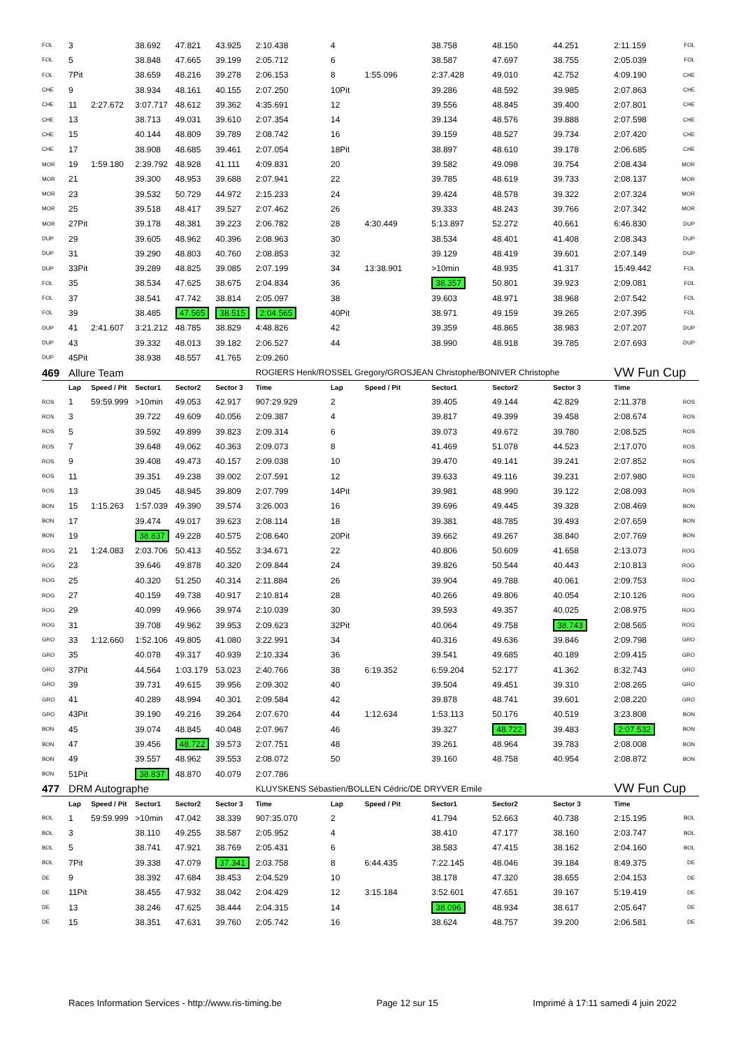| FOL | 3 | | 38.692 | 47.821 | 43.925 | 2:10.438 | 4 | | 38.758 | 48.150 | 44.251 | 2:11.159 | FOL |
| FOL | 5 | | 38.848 | 47.665 | 39.199 | 2:05.712 | 6 | | 38.587 | 47.697 | 38.755 | 2:05.039 | FOL |
| FOL | 7Pit | | 38.659 | 48.216 | 39.278 | 2:06.153 | 8 | 1:55.096 | 2:37.428 | 49.010 | 42.752 | 4:09.190 | CHE |
| CHE | 9 | | 38.934 | 48.161 | 40.155 | 2:07.250 | 10Pit | | 39.286 | 48.592 | 39.985 | 2:07.863 | CHE |
| CHE | 11 | 2:27.672 | 3:07.717 | 48.612 | 39.362 | 4:35.691 | 12 | | 39.556 | 48.845 | 39.400 | 2:07.801 | CHE |
| CHE | 13 | | 38.713 | 49.031 | 39.610 | 2:07.354 | 14 | | 39.134 | 48.576 | 39.888 | 2:07.598 | CHE |
| CHE | 15 | | 40.144 | 48.809 | 39.789 | 2:08.742 | 16 | | 39.159 | 48.527 | 39.734 | 2:07.420 | CHE |
| CHE | 17 | | 38.908 | 48.685 | 39.461 | 2:07.054 | 18Pit | | 38.897 | 48.610 | 39.178 | 2:06.685 | CHE |
| MOR | 19 | 1:59.180 | 2:39.792 | 48.928 | 41.111 | 4:09.831 | 20 | | 39.582 | 49.098 | 39.754 | 2:08.434 | MOR |
| MOR | 21 | | 39.300 | 48.953 | 39.688 | 2:07.941 | 22 | | 39.785 | 48.619 | 39.733 | 2:08.137 | MOR |
| MOR | 23 | | 39.532 | 50.729 | 44.972 | 2:15.233 | 24 | | 39.424 | 48.578 | 39.322 | 2:07.324 | MOR |
| MOR | 25 | | 39.518 | 48.417 | 39.527 | 2:07.462 | 26 | | 39.333 | 48.243 | 39.766 | 2:07.342 | MOR |
| MOR | 27Pit | | 39.178 | 48.381 | 39.223 | 2:06.782 | 28 | 4:30.449 | 5:13.897 | 52.272 | 40.661 | 6:46.830 | DUP |
| DUP | 29 | | 39.605 | 48.962 | 40.396 | 2:08.963 | 30 | | 38.534 | 48.401 | 41.408 | 2:08.343 | DUP |
| DUP | 31 | | 39.290 | 48.803 | 40.760 | 2:08.853 | 32 | | 39.129 | 48.419 | 39.601 | 2:07.149 | DUP |
| DUP | 33Pit | | 39.289 | 48.825 | 39.085 | 2:07.199 | 34 | 13:38.901 | >10min | 48.935 | 41.317 | 15:49.442 | FOL |
| FOL | 35 | | 38.534 | 47.625 | 38.675 | 2:04.834 | 36 | | 38.357 | 50.801 | 39.923 | 2:09.081 | FOL |
| FOL | 37 | | 38.541 | 47.742 | 38.814 | 2:05.097 | 38 | | 39.603 | 48.971 | 38.968 | 2:07.542 | FOL |
| FOL | 39 | | 38.485 | 47.565 | 38.515 | 2:04.565 | 40Pit | | 38.971 | 49.159 | 39.265 | 2:07.395 | FOL |
| DUP | 41 | 2:41.607 | 3:21.212 | 48.785 | 38.829 | 4:48.826 | 42 | | 39.359 | 48.865 | 38.983 | 2:07.207 | DUP |
| DUP | 43 | | 39.332 | 48.013 | 39.182 | 2:06.527 | 44 | | 38.990 | 48.918 | 39.785 | 2:07.693 | DUP |
| DUP | 45Pit | | 38.938 | 48.557 | 41.765 | 2:09.260 | | | | | | | |
| 469 | Allure Team | | | | | ROGIERS Henk/ROSSEL Gregory/GROSJEAN Christophe/BONIVER Christophe | | | | | | VW Fun Cup | |
| | Lap | Speed / Pit | Sector1 | Sector2 | Sector 3 | Time | Lap | Speed / Pit | Sector1 | Sector2 | Sector 3 | Time | |
| ROS | 1 | 59:59.999 | >10min | 49.053 | 42.917 | 907:29.929 | 2 | | 39.405 | 49.144 | 42.829 | 2:11.378 | ROS |
| ROS | 3 | | 39.722 | 49.609 | 40.056 | 2:09.387 | 4 | | 39.817 | 49.399 | 39.458 | 2:08.674 | ROS |
| ROS | 5 | | 39.592 | 49.899 | 39.823 | 2:09.314 | 6 | | 39.073 | 49.672 | 39.780 | 2:08.525 | ROS |
| ROS | 7 | | 39.648 | 49.062 | 40.363 | 2:09.073 | 8 | | 41.469 | 51.078 | 44.523 | 2:17.070 | ROS |
| ROS | 9 | | 39.408 | 49.473 | 40.157 | 2:09.038 | 10 | | 39.470 | 49.141 | 39.241 | 2:07.852 | ROS |
| ROS | 11 | | 39.351 | 49.238 | 39.002 | 2:07.591 | 12 | | 39.633 | 49.116 | 39.231 | 2:07.980 | ROS |
| ROS | 13 | | 39.045 | 48.945 | 39.809 | 2:07.799 | 14Pit | | 39.981 | 48.990 | 39.122 | 2:08.093 | ROS |
| BON | 15 | 1:15.263 | 1:57.039 | 49.390 | 39.574 | 3:26.003 | 16 | | 39.696 | 49.445 | 39.328 | 2:08.469 | BON |
| BON | 17 | | 39.474 | 49.017 | 39.623 | 2:08.114 | 18 | | 39.381 | 48.785 | 39.493 | 2:07.659 | BON |
| BON | 19 | | 38.837 | 49.228 | 40.575 | 2:08.640 | 20Pit | | 39.662 | 49.267 | 38.840 | 2:07.769 | BON |
| ROG | 21 | 1:24.083 | 2:03.706 | 50.413 | 40.552 | 3:34.671 | 22 | | 40.806 | 50.609 | 41.658 | 2:13.073 | ROG |
| ROG | 23 | | 39.646 | 49.878 | 40.320 | 2:09.844 | 24 | | 39.826 | 50.544 | 40.443 | 2:10.813 | ROG |
| ROG | 25 | | 40.320 | 51.250 | 40.314 | 2:11.884 | 26 | | 39.904 | 49.788 | 40.061 | 2:09.753 | ROG |
| ROG | 27 | | 40.159 | 49.738 | 40.917 | 2:10.814 | 28 | | 40.266 | 49.806 | 40.054 | 2:10.126 | ROG |
| ROG | 29 | | 40.099 | 49.966 | 39.974 | 2:10.039 | 30 | | 39.593 | 49.357 | 40.025 | 2:08.975 | ROG |
| ROG | 31 | | 39.708 | 49.962 | 39.953 | 2:09.623 | 32Pit | | 40.064 | 49.758 | 38.743 | 2:08.565 | ROG |
| GRO | 33 | 1:12.660 | 1:52.106 | 49.805 | 41.080 | 3:22.991 | 34 | | 40.316 | 49.636 | 39.846 | 2:09.798 | GRO |
| GRO | 35 | | 40.078 | 49.317 | 40.939 | 2:10.334 | 36 | | 39.541 | 49.685 | 40.189 | 2:09.415 | GRO |
| GRO | 37Pit | | 44.564 | 1:03.179 | 53.023 | 2:40.766 | 38 | 6:19.352 | 6:59.204 | 52.177 | 41.362 | 8:32.743 | GRO |
| GRO | 39 | | 39.731 | 49.615 | 39.956 | 2:09.302 | 40 | | 39.504 | 49.451 | 39.310 | 2:08.265 | GRO |
| GRO | 41 | | 40.289 | 48.994 | 40.301 | 2:09.584 | 42 | | 39.878 | 48.741 | 39.601 | 2:08.220 | GRO |
| GRO | 43Pit | | 39.190 | 49.216 | 39.264 | 2:07.670 | 44 | 1:12.634 | 1:53.113 | 50.176 | 40.519 | 3:23.808 | BON |
| BON | 45 | | 39.074 | 48.845 | 40.048 | 2:07.967 | 46 | | 39.327 | 48.722 | 39.483 | 2:07.532 | BON |
| BON | 47 | | 39.456 | 48.722 | 39.573 | 2:07.751 | 48 | | 39.261 | 48.964 | 39.783 | 2:08.008 | BON |
| BON | 49 | | 39.557 | 48.962 | 39.553 | 2:08.072 | 50 | | 39.160 | 48.758 | 40.954 | 2:08.872 | BON |
| BON | 51Pit | | 38.837 | 48.870 | 40.079 | 2:07.786 | | | | | | | |
| 477 | DRM Autographe | | | | | KLUYSKENS Sébastien/BOLLEN Cédric/DE DRYVER Emile | | | | | | VW Fun Cup | |
| | Lap | Speed / Pit | Sector1 | Sector2 | Sector 3 | Time | Lap | Speed / Pit | Sector1 | Sector2 | Sector 3 | Time | |
| BOL | 1 | 59:59.999 | >10min | 47.042 | 38.339 | 907:35.070 | 2 | | 41.794 | 52.663 | 40.738 | 2:15.195 | BOL |
| BOL | 3 | | 38.110 | 49.255 | 38.587 | 2:05.952 | 4 | | 38.410 | 47.177 | 38.160 | 2:03.747 | BOL |
| BOL | 5 | | 38.741 | 47.921 | 38.769 | 2:05.431 | 6 | | 38.583 | 47.415 | 38.162 | 2:04.160 | BOL |
| BOL | 7Pit | | 39.338 | 47.079 | 37.341 | 2:03.758 | 8 | 6:44.435 | 7:22.145 | 48.046 | 39.184 | 8:49.375 | DE |
| DE | 9 | | 38.392 | 47.684 | 38.453 | 2:04.529 | 10 | | 38.178 | 47.320 | 38.655 | 2:04.153 | DE |
| DE | 11Pit | | 38.455 | 47.932 | 38.042 | 2:04.429 | 12 | 3:15.184 | 3:52.601 | 47.651 | 39.167 | 5:19.419 | DE |
| DE | 13 | | 38.246 | 47.625 | 38.444 | 2:04.315 | 14 | | 38.096 | 48.934 | 38.617 | 2:05.647 | DE |
| DE | 15 | | 38.351 | 47.631 | 39.760 | 2:05.742 | 16 | | 38.624 | 48.757 | 39.200 | 2:06.581 | DE |
Races Information Services - http://www.ris-timing.be Page 12 sur 15 Imprimé à 17:11 samedi 4 juin 2022